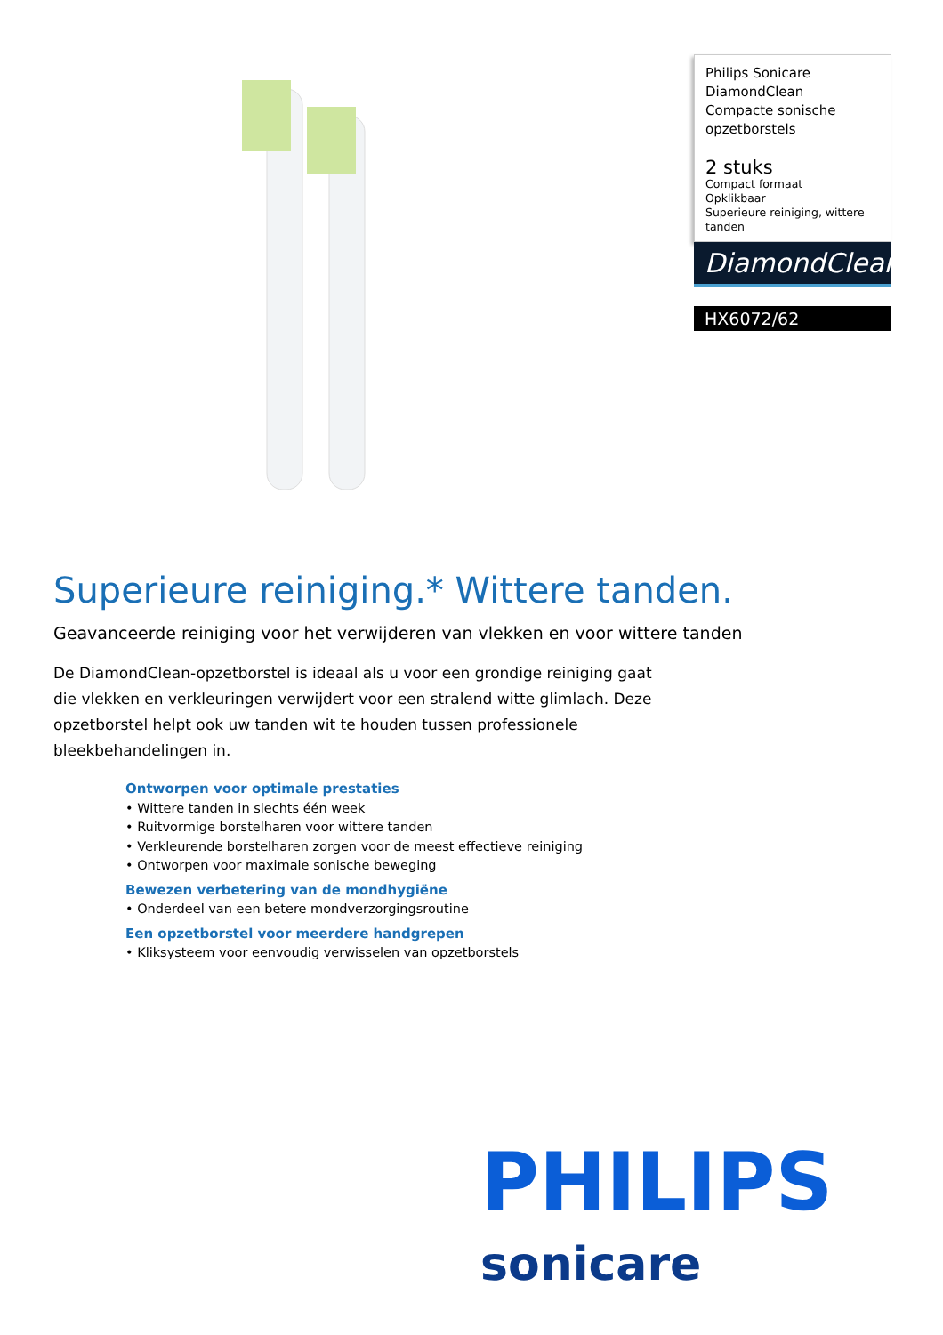Philips Sonicare
DiamondClean
Compacte sonische
opzetborstels
2 stuks
Compact formaat
Opklikbaar
Superieure reiniging, wittere tanden
DiamondClean
HX6072/62
Superieure reiniging.* Wittere tanden.
Geavanceerde reiniging voor het verwijderen van vlekken en voor wittere tanden
De DiamondClean-opzetborstel is ideaal als u voor een grondige reiniging gaat die vlekken en verkleuringen verwijdert voor een stralend witte glimlach. Deze opzetborstel helpt ook uw tanden wit te houden tussen professionele bleekbehandelingen in.
Ontworpen voor optimale prestaties
• Wittere tanden in slechts één week
• Ruitvormige borstelharen voor wittere tanden
• Verkleurende borstelharen zorgen voor de meest effectieve reiniging
• Ontworpen voor maximale sonische beweging
Bewezen verbetering van de mondhygiëne
• Onderdeel van een betere mondverzorgingsroutine
Een opzetborstel voor meerdere handgrepen
• Kliksysteem voor eenvoudig verwisselen van opzetborstels
PHILIPS
sonicare